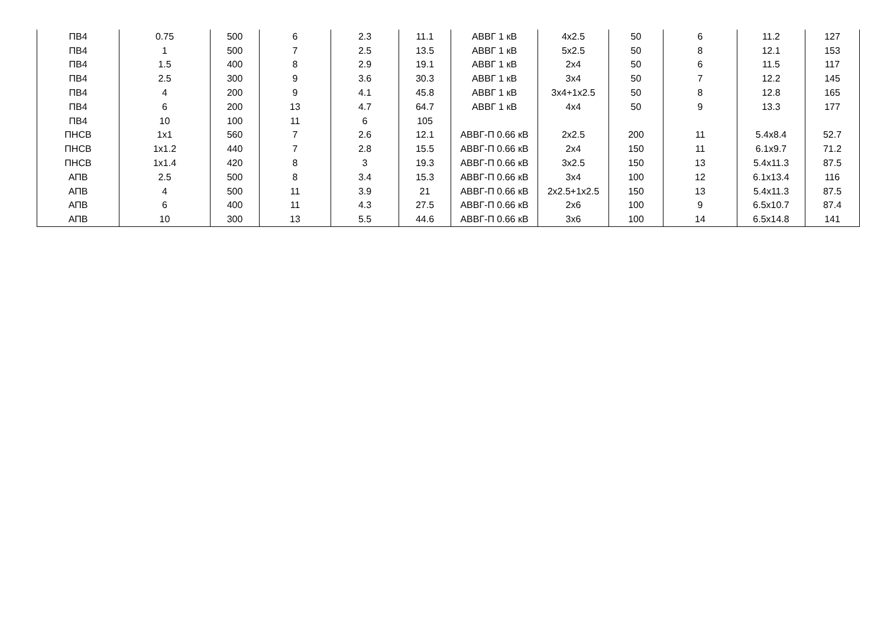| ПВ4 | 0.75 | 500 | 6 | 2.3 | 11.1 | АВВГ 1 кВ | 4x2.5 | 50 | 6 | 11.2 | 127 |
| ПВ4 | 1 | 500 | 7 | 2.5 | 13.5 | АВВГ 1 кВ | 5x2.5 | 50 | 8 | 12.1 | 153 |
| ПВ4 | 1.5 | 400 | 8 | 2.9 | 19.1 | АВВГ 1 кВ | 2x4 | 50 | 6 | 11.5 | 117 |
| ПВ4 | 2.5 | 300 | 9 | 3.6 | 30.3 | АВВГ 1 кВ | 3x4 | 50 | 7 | 12.2 | 145 |
| ПВ4 | 4 | 200 | 9 | 4.1 | 45.8 | АВВГ 1 кВ | 3x4+1x2.5 | 50 | 8 | 12.8 | 165 |
| ПВ4 | 6 | 200 | 13 | 4.7 | 64.7 | АВВГ 1 кВ | 4x4 | 50 | 9 | 13.3 | 177 |
| ПВ4 | 10 | 100 | 11 | 6 | 105 | | | | | | |
| ПНСВ | 1x1 | 560 | 7 | 2.6 | 12.1 | АВВГ-П 0.66 кВ | 2x2.5 | 200 | 11 | 5.4x8.4 | 52.7 |
| ПНСВ | 1x1.2 | 440 | 7 | 2.8 | 15.5 | АВВГ-П 0.66 кВ | 2x4 | 150 | 11 | 6.1x9.7 | 71.2 |
| ПНСВ | 1x1.4 | 420 | 8 | 3 | 19.3 | АВВГ-П 0.66 кВ | 3x2.5 | 150 | 13 | 5.4x11.3 | 87.5 |
| АПВ | 2.5 | 500 | 8 | 3.4 | 15.3 | АВВГ-П 0.66 кВ | 3x4 | 100 | 12 | 6.1x13.4 | 116 |
| АПВ | 4 | 500 | 11 | 3.9 | 21 | АВВГ-П 0.66 кВ | 2x2.5+1x2.5 | 150 | 13 | 5.4x11.3 | 87.5 |
| АПВ | 6 | 400 | 11 | 4.3 | 27.5 | АВВГ-П 0.66 кВ | 2x6 | 100 | 9 | 6.5x10.7 | 87.4 |
| АПВ | 10 | 300 | 13 | 5.5 | 44.6 | АВВГ-П 0.66 кВ | 3x6 | 100 | 14 | 6.5x14.8 | 141 |